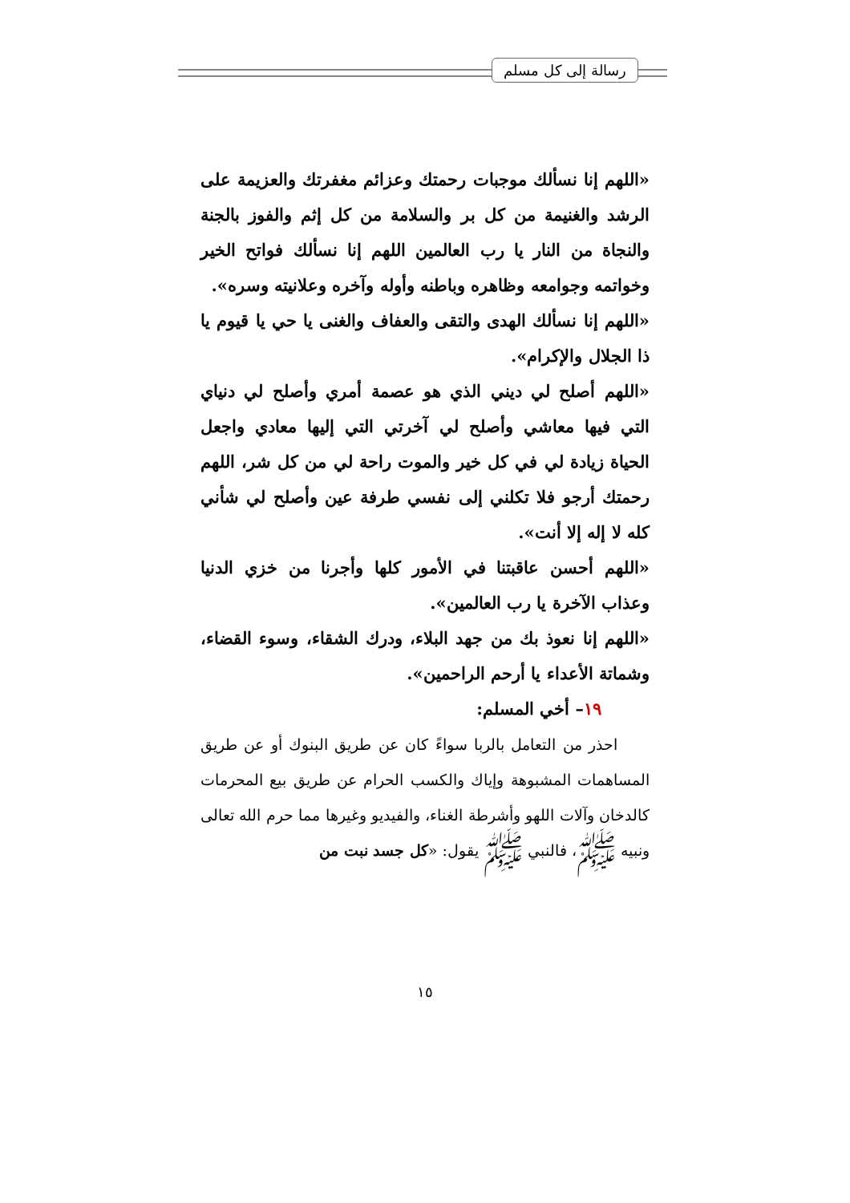رسالة إلى كل مسلم
«اللهم إنا نسألك موجبات رحمتك وعزائم مغفرتك والعزيمة على الرشد والغنيمة من كل بر والسلامة من كل إثم والفوز بالجنة والنجاة من النار يا رب العالمين اللهم إنا نسألك فواتح الخير وخواتمه وجوامعه وظاهره وباطنه وأوله وآخره وعلانيته وسره».
«اللهم إنا نسألك الهدى والتقى والعفاف والغنى يا حي يا قيوم يا ذا الجلال والإكرام».
«اللهم أصلح لي ديني الذي هو عصمة أمري وأصلح لي دنياي التي فيها معاشي وأصلح لي آخرتي التي إليها معادي واجعل الحياة زيادة لي في كل خير والموت راحة لي من كل شر، اللهم رحمتك أرجو فلا تكلني إلى نفسي طرفة عين وأصلح لي شأني كله لا إله إلا أنت».
«اللهم أحسن عاقبتنا في الأمور كلها وأجرنا من خزي الدنيا وعذاب الآخرة يا رب العالمين».
«اللهم إنا نعوذ بك من جهد البلاء، ودرك الشقاء، وسوء القضاء، وشماتة الأعداء يا أرحم الراحمين».
١٩– أخي المسلم:
احذر من التعامل بالربا سواءً كان عن طريق البنوك أو عن طريق المساهمات المشبوهة وإياك والكسب الحرام عن طريق بيع المحرمات كالدخان وآلات اللهو وأشرطة الغناء، والفيديو وغيرها مما حرم الله تعالى ونبيه ﷺ، فالنبي ﷺ يقول: «كل جسد نبت من
١٥